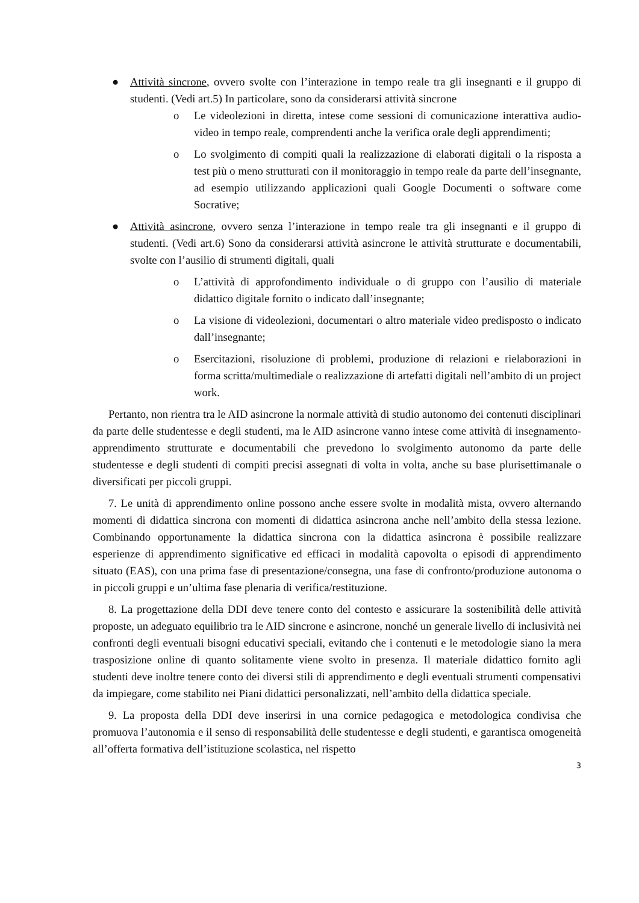● Attività sincrone, ovvero svolte con l’interazione in tempo reale tra gli insegnanti e il gruppo di studenti. (Vedi art.5) In particolare, sono da considerarsi attività sincrone
o Le videolezioni in diretta, intese come sessioni di comunicazione interattiva audio-video in tempo reale, comprendenti anche la verifica orale degli apprendimenti;
o Lo svolgimento di compiti quali la realizzazione di elaborati digitali o la risposta a test più o meno strutturati con il monitoraggio in tempo reale da parte dell’insegnante, ad esempio utilizzando applicazioni quali Google Documenti o software come Socrative;
● Attività asincrone, ovvero senza l’interazione in tempo reale tra gli insegnanti e il gruppo di studenti. (Vedi art.6) Sono da considerarsi attività asincrone le attività strutturate e documentabili, svolte con l’ausilio di strumenti digitali, quali
o L’attività di approfondimento individuale o di gruppo con l’ausilio di materiale didattico digitale fornito o indicato dall’insegnante;
o La visione di videolezioni, documentari o altro materiale video predisposto o indicato dall’insegnante;
o Esercitazioni, risoluzione di problemi, produzione di relazioni e rielaborazioni in forma scritta/multimediale o realizzazione di artefatti digitali nell’ambito di un project work.
Pertanto, non rientra tra le AID asincrone la normale attività di studio autonomo dei contenuti disciplinari da parte delle studentesse e degli studenti, ma le AID asincrone vanno intese come attività di insegnamento-apprendimento strutturate e documentabili che prevedono lo svolgimento autonomo da parte delle studentesse e degli studenti di compiti precisi assegnati di volta in volta, anche su base plurisettimanale o diversificati per piccoli gruppi.
7. Le unità di apprendimento online possono anche essere svolte in modalità mista, ovvero alternando momenti di didattica sincrona con momenti di didattica asincrona anche nell’ambito della stessa lezione. Combinando opportunamente la didattica sincrona con la didattica asincrona è possibile realizzare esperienze di apprendimento significative ed efficaci in modalità capovolta o episodi di apprendimento situato (EAS), con una prima fase di presentazione/consegna, una fase di confronto/produzione autonoma o in piccoli gruppi e un’ultima fase plenaria di verifica/restituzione.
8. La progettazione della DDI deve tenere conto del contesto e assicurare la sostenibilità delle attività proposte, un adeguato equilibrio tra le AID sincrone e asincrone, nonché un generale livello di inclusività nei confronti degli eventuali bisogni educativi speciali, evitando che i contenuti e le metodologie siano la mera trasposizione online di quanto solitamente viene svolto in presenza. Il materiale didattico fornito agli studenti deve inoltre tenere conto dei diversi stili di apprendimento e degli eventuali strumenti compensativi da impiegare, come stabilito nei Piani didattici personalizzati, nell’ambito della didattica speciale.
9. La proposta della DDI deve inserirsi in una cornice pedagogica e metodologica condivisa che promuova l’autonomia e il senso di responsabilità delle studentesse e degli studenti, e garantisca omogeneità all’offerta formativa dell’istituzione scolastica, nel rispetto
3